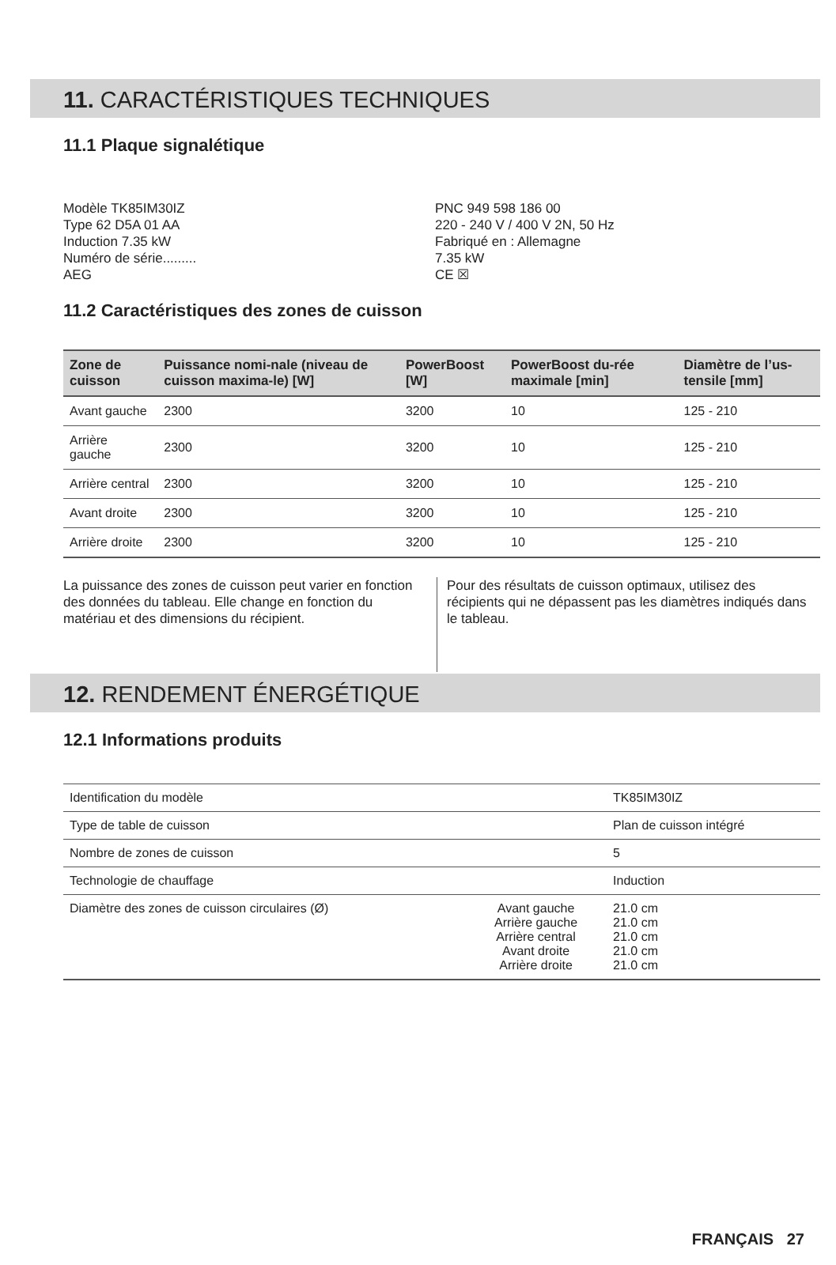11. CARACTÉRISTIQUES TECHNIQUES
11.1 Plaque signalétique
Modèle TK85IM30IZ
Type 62 D5A 01 AA
Induction 7.35 kW
Numéro de série.........
AEG
PNC 949 598 186 00
220 - 240 V / 400 V 2N, 50 Hz
Fabriqué en : Allemagne
7.35 kW
CE ☒
11.2 Caractéristiques des zones de cuisson
| Zone de cuisson | Puissance nomi-nale (niveau de cuisson maxima-le) [W] | PowerBoost [W] | PowerBoost du-rée maximale [min] | Diamètre de l’us-tensile [mm] |
| --- | --- | --- | --- | --- |
| Avant gauche | 2300 | 3200 | 10 | 125 - 210 |
| Arrière gauche | 2300 | 3200 | 10 | 125 - 210 |
| Arrière central | 2300 | 3200 | 10 | 125 - 210 |
| Avant droite | 2300 | 3200 | 10 | 125 - 210 |
| Arrière droite | 2300 | 3200 | 10 | 125 - 210 |
La puissance des zones de cuisson peut varier en fonction des données du tableau. Elle change en fonction du matériau et des dimensions du récipient.
Pour des résultats de cuisson optimaux, utilisez des récipients qui ne dépassent pas les diamètres indiqués dans le tableau.
12. RENDEMENT ÉNERGÉTIQUE
12.1 Informations produits
| Identification du modèle | | TK85IM30IZ |
| Type de table de cuisson | | Plan de cuisson intégré |
| Nombre de zones de cuisson | | 5 |
| Technologie de chauffage | | Induction |
| Diamètre des zones de cuisson circulaires (Ø) | Avant gauche Arrière gauche Arrière central Avant droite Arrière droite | 21.0 cm 21.0 cm 21.0 cm 21.0 cm 21.0 cm |
FRANÇAIS 27